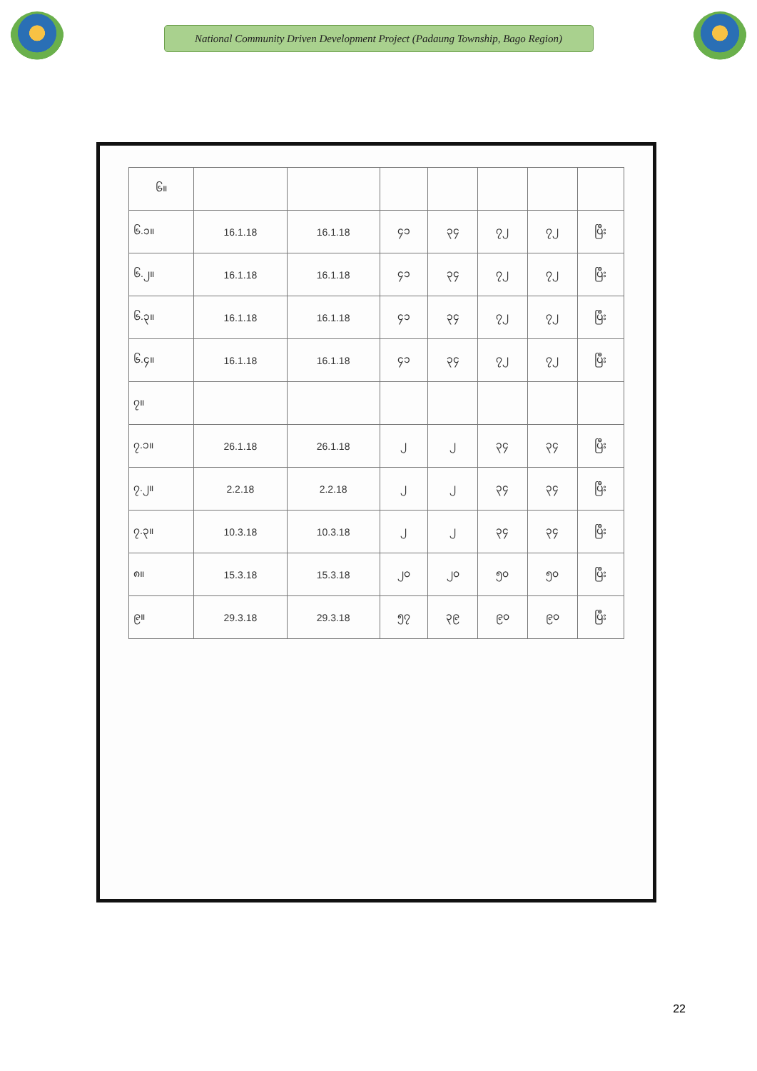National Community Driven Development Project (Padaung Township, Bago Region)
| ၆။ | | | | | | | |
| --- | --- | --- | --- | --- | --- | --- | --- |
| ၆.၁။ | 16.1.18 | 16.1.18 | ၄၁ | ၃၄ | ၇၂ | ၇၂ | ပြီး |
| ၆.၂။ | 16.1.18 | 16.1.18 | ၄၁ | ၃၄ | ၇၂ | ၇၂ | ပြီး |
| ၆.၃။ | 16.1.18 | 16.1.18 | ၄၁ | ၃၄ | ၇၂ | ၇၂ | ပြီး |
| ၆.၄။ | 16.1.18 | 16.1.18 | ၄၁ | ၃၄ | ၇၂ | ၇၂ | ပြီး |
| ၇။ | | | | | | | |
| ၇.၁။ | 26.1.18 | 26.1.18 | ၂ | ၂ | ၃၄ | ၃၄ | ပြီး |
| ၇.၂။ | 2.2.18 | 2.2.18 | ၂ | ၂ | ၃၄ | ၃၄ | ပြီး |
| ၇.၃။ | 10.3.18 | 10.3.18 | ၂ | ၂ | ၃၄ | ၃၄ | ပြီး |
| ၈။ | 15.3.18 | 15.3.18 | ၂၀ | ၂၀ | ၅၀ | ၅၀ | ပြီး |
| ၉။ | 29.3.18 | 29.3.18 | ၅၇ | ၃၉ | ၉၀ | ၉၀ | ပြီး |
22